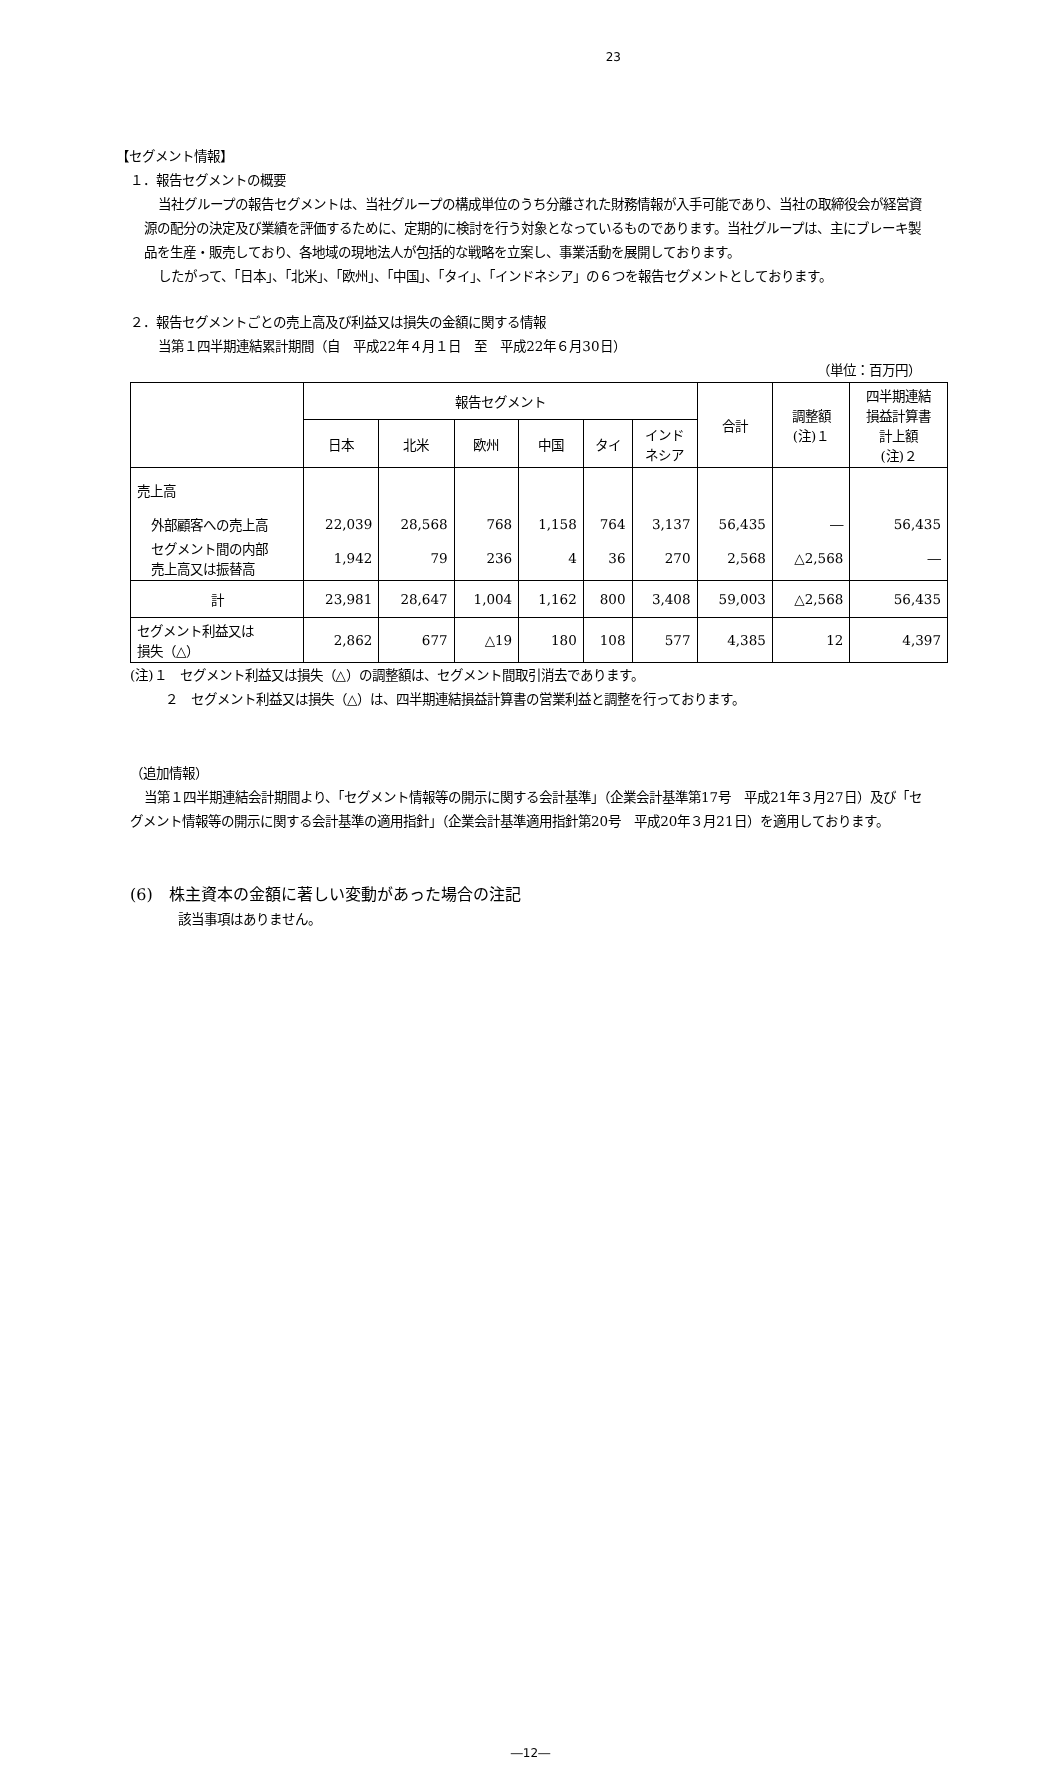23
【セグメント情報】
１．報告セグメントの概要
当社グループの報告セグメントは、当社グループの構成単位のうち分離された財務情報が入手可能であり、当社の取締役会が経営資源の配分の決定及び業績を評価するために、定期的に検討を行う対象となっているものであります。当社グループは、主にブレーキ製品を生産・販売しており、各地域の現地法人が包括的な戦略を立案し、事業活動を展開しております。
したがって、「日本」、「北米」、「欧州」、「中国」、「タイ」、「インドネシア」の６つを報告セグメントとしております。
２．報告セグメントごとの売上高及び利益又は損失の金額に関する情報
当第１四半期連結累計期間（自　平成22年４月１日　至　平成22年６月30日）
（単位：百万円）
| | 報告セグメント | | | | | | 合計 | 調整額 (注)１ | 四半期連結 損益計算書 計上額 (注)２ |
| --- | --- | --- | --- | --- | --- | --- | --- | --- | --- |
| | 日本 | 北米 | 欧州 | 中国 | タイ | インド ネシア | | | |
| 売上高 | | | | | | | | | |
| 外部顧客への売上高 | 22,039 | 28,568 | 768 | 1,158 | 764 | 3,137 | 56,435 | ― | 56,435 |
| セグメント間の内部 売上高又は振替高 | 1,942 | 79 | 236 | 4 | 36 | 270 | 2,568 | △2,568 | ― |
| 計 | 23,981 | 28,647 | 1,004 | 1,162 | 800 | 3,408 | 59,003 | △2,568 | 56,435 |
| セグメント利益又は 損失（△） | 2,862 | 677 | △19 | 180 | 108 | 577 | 4,385 | 12 | 4,397 |
(注)１　セグメント利益又は損失（△）の調整額は、セグメント間取引消去であります。
２　セグメント利益又は損失（△）は、四半期連結損益計算書の営業利益と調整を行っております。
（追加情報）
当第１四半期連結会計期間より、「セグメント情報等の開示に関する会計基準」（企業会計基準第17号　平成21年３月27日）及び「セグメント情報等の開示に関する会計基準の適用指針」（企業会計基準適用指針第20号　平成20年３月21日）を適用しております。
(6)　株主資本の金額に著しい変動があった場合の注記
該当事項はありません。
―12―